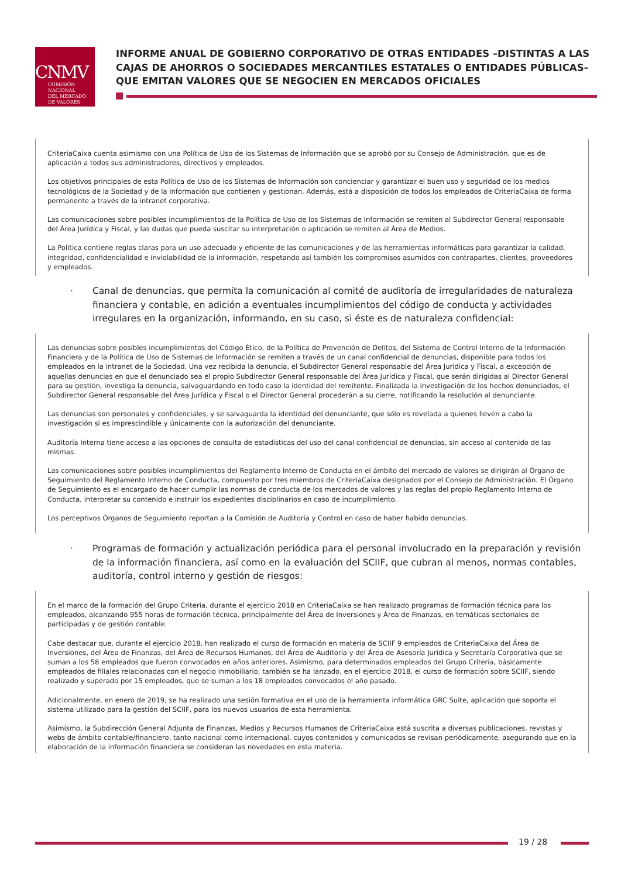CNMV
COMISIÓN
NACIONAL
DEL MERCADO
DE VALORES
INFORME ANUAL DE GOBIERNO CORPORATIVO DE OTRAS ENTIDADES –DISTINTAS A LAS CAJAS DE AHORROS O SOCIEDADES MERCANTILES ESTATALES O ENTIDADES PÚBLICAS– QUE EMITAN VALORES QUE SE NEGOCIEN EN MERCADOS OFICIALES
CriteriaCaixa cuenta asimismo con una Política de Uso de los Sistemas de Información que se aprobó por su Consejo de Administración, que es de aplicación a todos sus administradores, directivos y empleados.
Los objetivos principales de esta Política de Uso de los Sistemas de Información son concienciar y garantizar el buen uso y seguridad de los medios tecnológicos de la Sociedad y de la información que contienen y gestionan. Además, está a disposición de todos los empleados de CriteriaCaixa de forma permanente a través de la intranet corporativa.
Las comunicaciones sobre posibles incumplimientos de la Política de Uso de los Sistemas de Información se remiten al Subdirector General responsable del Área Jurídica y Fiscal, y las dudas que pueda suscitar su interpretación o aplicación se remiten al Área de Medios.
La Política contiene reglas claras para un uso adecuado y eficiente de las comunicaciones y de las herramientas informáticas para garantizar la calidad, integridad, confidencialidad e inviolabilidad de la información, respetando así también los compromisos asumidos con contrapartes, clientes, proveedores y empleados.
·
Canal de denuncias, que permita la comunicación al comité de auditoría de irregularidades de naturaleza financiera y contable, en adición a eventuales incumplimientos del código de conducta y actividades irregulares en la organización, informando, en su caso, si éste es de naturaleza confidencial:
Las denuncias sobre posibles incumplimientos del Código Ético, de la Política de Prevención de Delitos, del Sistema de Control Interno de la Información Financiera y de la Política de Uso de Sistemas de Información se remiten a través de un canal confidencial de denuncias, disponible para todos los empleados en la intranet de la Sociedad. Una vez recibida la denuncia, el Subdirector General responsable del Área Jurídica y Fiscal, a excepción de aquellas denuncias en que el denunciado sea el propio Subdirector General responsable del Área Jurídica y Fiscal, que serán dirigidas al Director General para su gestión, investiga la denuncia, salvaguardando en todo caso la identidad del remitente. Finalizada la investigación de los hechos denunciados, el Subdirector General responsable del Área Jurídica y Fiscal o el Director General procederán a su cierre, notificando la resolución al denunciante.
Las denuncias son personales y confidenciales, y se salvaguarda la identidad del denunciante, que sólo es revelada a quienes lleven a cabo la investigación si es imprescindible y únicamente con la autorización del denunciante.
Auditoría Interna tiene acceso a las opciones de consulta de estadísticas del uso del canal confidencial de denuncias, sin acceso al contenido de las mismas.
Las comunicaciones sobre posibles incumplimientos del Reglamento Interno de Conducta en el ámbito del mercado de valores se dirigirán al Órgano de Seguimiento del Reglamento Interno de Conducta, compuesto por tres miembros de CriteriaCaixa designados por el Consejo de Administración. El Órgano de Seguimiento es el encargado de hacer cumplir las normas de conducta de los mercados de valores y las reglas del propio Reglamento Interno de Conducta, interpretar su contenido e instruir los expedientes disciplinarios en caso de incumplimiento.
Los perceptivos Órganos de Seguimiento reportan a la Comisión de Auditoría y Control en caso de haber habido denuncias.
·
Programas de formación y actualización periódica para el personal involucrado en la preparación y revisión de la información financiera, así como en la evaluación del SCIIF, que cubran al menos, normas contables, auditoría, control interno y gestión de riesgos:
En el marco de la formación del Grupo Criteria, durante el ejercicio 2018 en CriteriaCaixa se han realizado programas de formación técnica para los empleados, alcanzando 955 horas de formación técnica, principalmente del Área de Inversiones y Área de Finanzas, en temáticas sectoriales de participadas y de gestión contable.
Cabe destacar que, durante el ejercicio 2018, han realizado el curso de formación en materia de SCIIF 9 empleados de CriteriaCaixa del Área de Inversiones, del Área de Finanzas, del Área de Recursos Humanos, del Área de Auditoría y del Área de Asesoría Jurídica y Secretaría Corporativa que se suman a los 58 empleados que fueron convocados en años anteriores. Asimismo, para determinados empleados del Grupo Criteria, básicamente empleados de filiales relacionadas con el negocio inmobiliario, también se ha lanzado, en el ejercicio 2018, el curso de formación sobre SCIIF, siendo realizado y superado por 15 empleados, que se suman a los 18 empleados convocados el año pasado.
Adicionalmente, en enero de 2019, se ha realizado una sesión formativa en el uso de la herramienta informática GRC Suite, aplicación que soporta el sistema utilizado para la gestión del SCIIF, para los nuevos usuarios de esta herramienta.
Asimismo, la Subdirección General Adjunta de Finanzas, Medios y Recursos Humanos de CriteriaCaixa está suscrita a diversas publicaciones, revistas y webs de ámbito contable/financiero, tanto nacional como internacional, cuyos contenidos y comunicados se revisan periódicamente, asegurando que en la elaboración de la información financiera se consideran las novedades en esta materia.
19 / 28